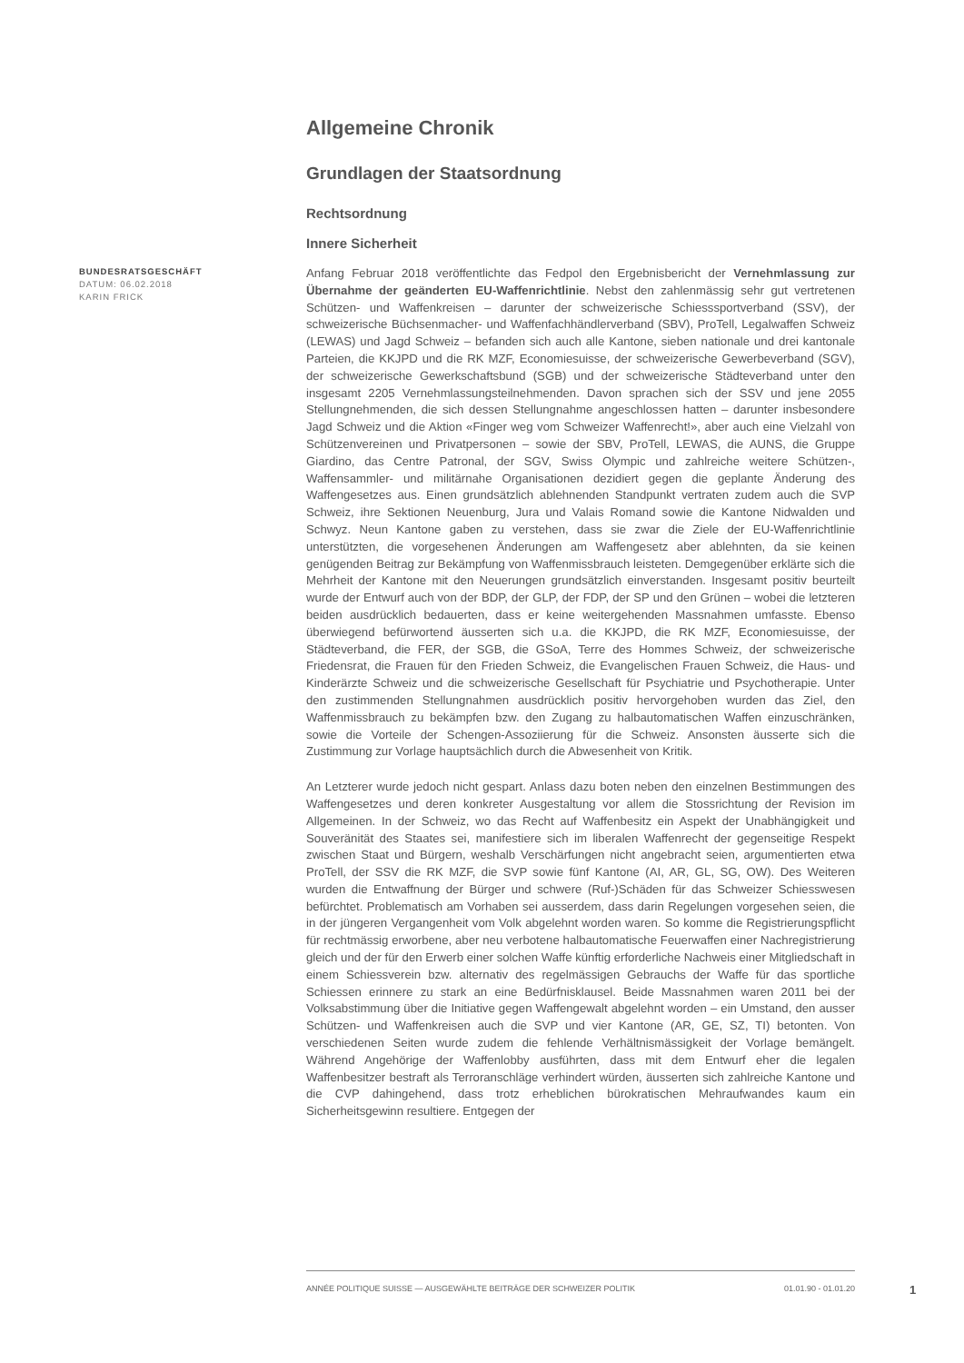Allgemeine Chronik
Grundlagen der Staatsordnung
Rechtsordnung
Innere Sicherheit
BUNDESRATSGESCHÄFT
DATUM: 06.02.2018
KARIN FRICK
Anfang Februar 2018 veröffentlichte das Fedpol den Ergebnisbericht der Vernehmlassung zur Übernahme der geänderten EU-Waffenrichtlinie. Nebst den zahlenmässig sehr gut vertretenen Schützen- und Waffenkreisen – darunter der schweizerische Schiesssportverband (SSV), der schweizerische Büchsenmacher- und Waffenfachhändlerverband (SBV), ProTell, Legalwaffen Schweiz (LEWAS) und Jagd Schweiz – befanden sich auch alle Kantone, sieben nationale und drei kantonale Parteien, die KKJPD und die RK MZF, Economiesuisse, der schweizerische Gewerbeverband (SGV), der schweizerische Gewerkschaftsbund (SGB) und der schweizerische Städteverband unter den insgesamt 2205 Vernehmlassungsteilnehmenden. Davon sprachen sich der SSV und jene 2055 Stellungnehmenden, die sich dessen Stellungnahme angeschlossen hatten – darunter insbesondere Jagd Schweiz und die Aktion «Finger weg vom Schweizer Waffenrecht!», aber auch eine Vielzahl von Schützenvereinen und Privatpersonen – sowie der SBV, ProTell, LEWAS, die AUNS, die Gruppe Giardino, das Centre Patronal, der SGV, Swiss Olympic und zahlreiche weitere Schützen-, Waffensammler- und militärnahe Organisationen dezidiert gegen die geplante Änderung des Waffengesetzes aus. Einen grundsätzlich ablehnenden Standpunkt vertraten zudem auch die SVP Schweiz, ihre Sektionen Neuenburg, Jura und Valais Romand sowie die Kantone Nidwalden und Schwyz. Neun Kantone gaben zu verstehen, dass sie zwar die Ziele der EU-Waffenrichtlinie unterstützten, die vorgesehenen Änderungen am Waffengesetz aber ablehnten, da sie keinen genügenden Beitrag zur Bekämpfung von Waffenmissbrauch leisteten. Demgegenüber erklärte sich die Mehrheit der Kantone mit den Neuerungen grundsätzlich einverstanden. Insgesamt positiv beurteilt wurde der Entwurf auch von der BDP, der GLP, der FDP, der SP und den Grünen – wobei die letzteren beiden ausdrücklich bedauerten, dass er keine weitergehenden Massnahmen umfasste. Ebenso überwiegend befürwortend äusserten sich u.a. die KKJPD, die RK MZF, Economiesuisse, der Städteverband, die FER, der SGB, die GSoA, Terre des Hommes Schweiz, der schweizerische Friedensrat, die Frauen für den Frieden Schweiz, die Evangelischen Frauen Schweiz, die Haus- und Kinderärzte Schweiz und die schweizerische Gesellschaft für Psychiatrie und Psychotherapie. Unter den zustimmenden Stellungnahmen ausdrücklich positiv hervorgehoben wurden das Ziel, den Waffenmissbrauch zu bekämpfen bzw. den Zugang zu halbautomatischen Waffen einzuschränken, sowie die Vorteile der Schengen-Assoziierung für die Schweiz. Ansonsten äusserte sich die Zustimmung zur Vorlage hauptsächlich durch die Abwesenheit von Kritik.
An Letzterer wurde jedoch nicht gespart. Anlass dazu boten neben den einzelnen Bestimmungen des Waffengesetzes und deren konkreter Ausgestaltung vor allem die Stossrichtung der Revision im Allgemeinen. In der Schweiz, wo das Recht auf Waffenbesitz ein Aspekt der Unabhängigkeit und Souveränität des Staates sei, manifestiere sich im liberalen Waffenrecht der gegenseitige Respekt zwischen Staat und Bürgern, weshalb Verschärfungen nicht angebracht seien, argumentierten etwa ProTell, der SSV die RK MZF, die SVP sowie fünf Kantone (AI, AR, GL, SG, OW). Des Weiteren wurden die Entwaffnung der Bürger und schwere (Ruf-)Schäden für das Schweizer Schiesswesen befürchtet. Problematisch am Vorhaben sei ausserdem, dass darin Regelungen vorgesehen seien, die in der jüngeren Vergangenheit vom Volk abgelehnt worden waren. So komme die Registrierungspflicht für rechtmässig erworbene, aber neu verbotene halbautomatische Feuerwaffen einer Nachregistrierung gleich und der für den Erwerb einer solchen Waffe künftig erforderliche Nachweis einer Mitgliedschaft in einem Schiessverein bzw. alternativ des regelmässigen Gebrauchs der Waffe für das sportliche Schiessen erinnere zu stark an eine Bedürfnisklausel. Beide Massnahmen waren 2011 bei der Volksabstimmung über die Initiative gegen Waffengewalt abgelehnt worden – ein Umstand, den ausser Schützen- und Waffenkreisen auch die SVP und vier Kantone (AR, GE, SZ, TI) betonten. Von verschiedenen Seiten wurde zudem die fehlende Verhältnismässigkeit der Vorlage bemängelt. Während Angehörige der Waffenlobby ausführten, dass mit dem Entwurf eher die legalen Waffenbesitzer bestraft als Terroranschläge verhindert würden, äusserten sich zahlreiche Kantone und die CVP dahingehend, dass trotz erheblichen bürokratischen Mehraufwandes kaum ein Sicherheitsgewinn resultiere. Entgegen der
ANNÉE POLITIQUE SUISSE — AUSGEWÄHLTE BEITRÄGE DER SCHWEIZER POLITIK 01.01.90 - 01.01.20
1